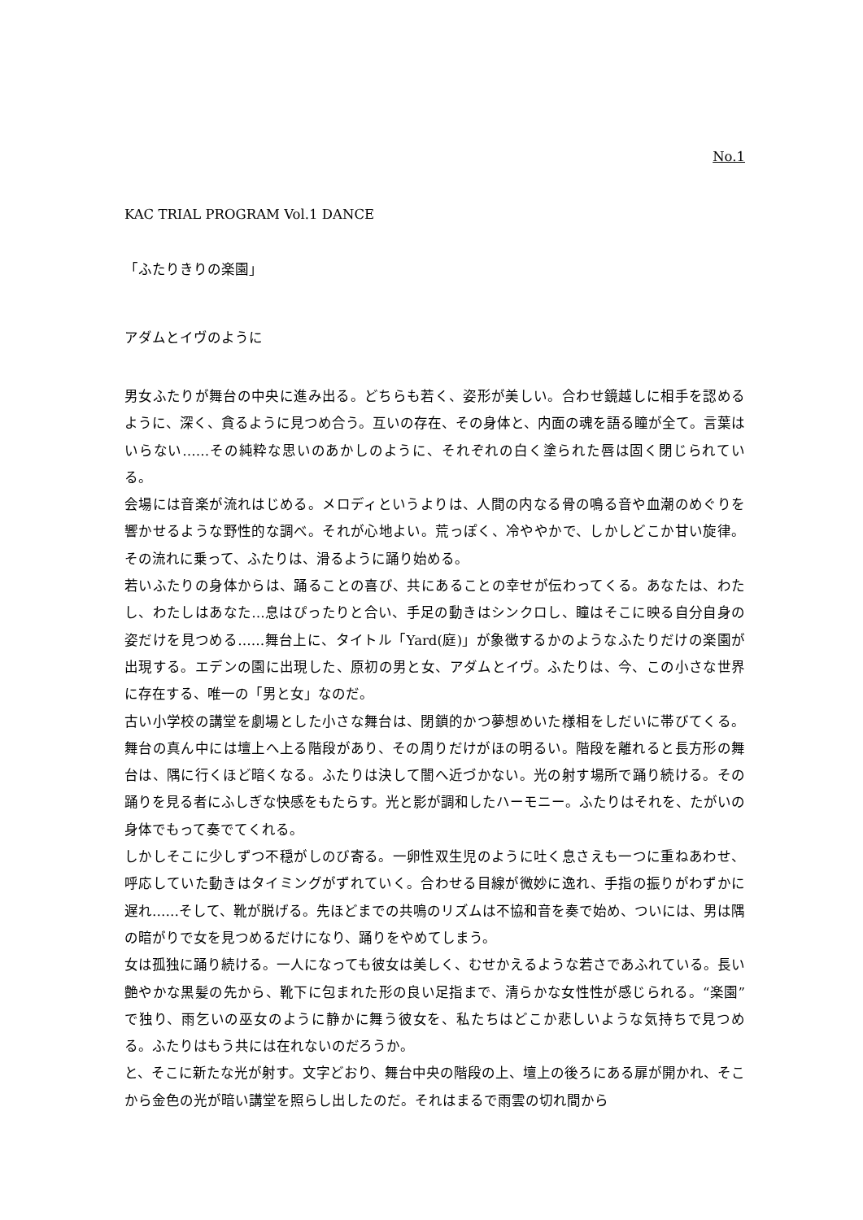No.1
KAC TRIAL PROGRAM Vol.1 DANCE
「ふたりきりの楽園」
アダムとイヴのように
男女ふたりが舞台の中央に進み出る。どちらも若く、姿形が美しい。合わせ鏡越しに相手を認めるように、深く、貪るように見つめ合う。互いの存在、その身体と、内面の魂を語る瞳が全て。言葉はいらない……その純粋な思いのあかしのように、それぞれの白く塗られた唇は固く閉じられている。
会場には音楽が流れはじめる。メロディというよりは、人間の内なる骨の鳴る音や血潮のめぐりを響かせるような野性的な調べ。それが心地よい。荒っぽく、冷ややかで、しかしどこか甘い旋律。その流れに乗って、ふたりは、滑るように踊り始める。
若いふたりの身体からは、踊ることの喜び、共にあることの幸せが伝わってくる。あなたは、わたし、わたしはあなた…息はぴったりと合い、手足の動きはシンクロし、瞳はそこに映る自分自身の姿だけを見つめる……舞台上に、タイトル「Yard(庭)」が象徴するかのようなふたりだけの楽園が出現する。エデンの園に出現した、原初の男と女、アダムとイヴ。ふたりは、今、この小さな世界に存在する、唯一の「男と女」なのだ。
古い小学校の講堂を劇場とした小さな舞台は、閉鎖的かつ夢想めいた様相をしだいに帯びてくる。舞台の真ん中には壇上へ上る階段があり、その周りだけがほの明るい。階段を離れると長方形の舞台は、隅に行くほど暗くなる。ふたりは決して闇へ近づかない。光の射す場所で踊り続ける。その踊りを見る者にふしぎな快感をもたらす。光と影が調和したハーモニー。ふたりはそれを、たがいの身体でもって奏でてくれる。
しかしそこに少しずつ不穏がしのび寄る。一卵性双生児のように吐く息さえも一つに重ねあわせ、呼応していた動きはタイミングがずれていく。合わせる目線が微妙に逸れ、手指の振りがわずかに遅れ……そして、靴が脱げる。先ほどまでの共鳴のリズムは不協和音を奏で始め、ついには、男は隅の暗がりで女を見つめるだけになり、踊りをやめてしまう。
女は孤独に踊り続ける。一人になっても彼女は美しく、むせかえるような若さであふれている。長い艶やかな黒髪の先から、靴下に包まれた形の良い足指まで、清らかな女性性が感じられる。“楽園”で独り、雨乞いの巫女のように静かに舞う彼女を、私たちはどこか悲しいような気持ちで見つめる。ふたりはもう共には在れないのだろうか。
と、そこに新たな光が射す。文字どおり、舞台中央の階段の上、壇上の後ろにある扉が開かれ、そこから金色の光が暗い講堂を照らし出したのだ。それはまるで雨雲の切れ間から